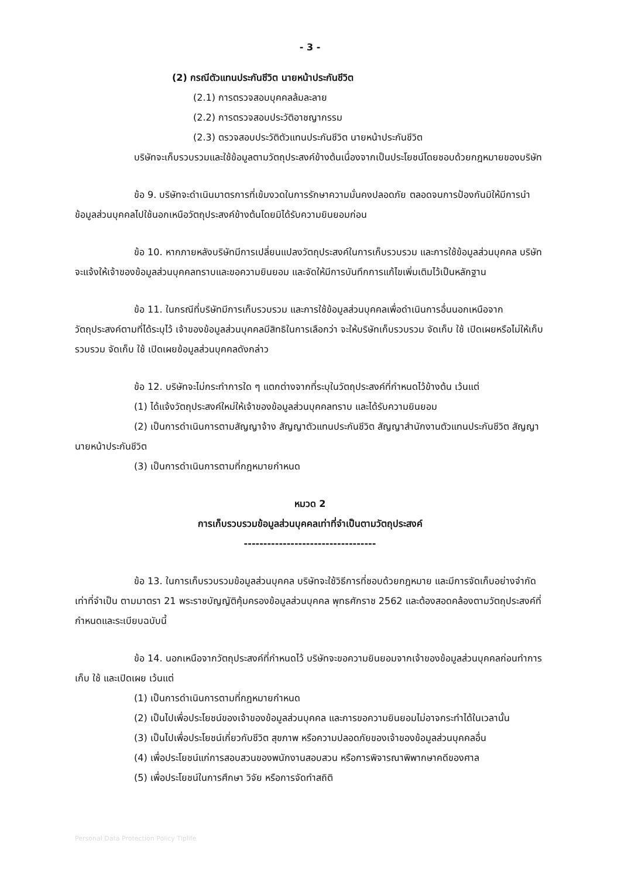- 3 -
(2) กรณีตัวแทนประกันชีวิต นายหน้าประกันชีวิต
(2.1) การตรวจสอบบุคคลล้มละลาย
(2.2) การตรวจสอบประวัติอาชญากรรม
(2.3) ตรวจสอบประวัติตัวแทนประกันชีวิต นายหน้าประกันชีวิต
บริษัทจะเก็บรวบรวมและใช้ข้อมูลตามวัตถุประสงค์ข้างต้นเนื่องจากเป็นประโยชน์โดยชอบด้วยกฎหมายของบริษัท
ข้อ 9. บริษัทจะดำเนินมาตรการที่เข้มงวดในการรักษาความมั่นคงปลอดภัย ตลอดจนการป้องกันมิให้มีการนำข้อมูลส่วนบุคคลไปใช้นอกเหนือวัตถุประสงค์ข้างต้นโดยมิได้รับความยินยอมก่อน
ข้อ 10. หากภายหลังบริษัทมีการเปลี่ยนแปลงวัตถุประสงค์ในการเก็บรวบรวม และการใช้ข้อมูลส่วนบุคคล บริษัทจะแจ้งให้เจ้าของข้อมูลส่วนบุคคลทราบและขอความยินยอม และจัดให้มีการบันทึกการแก้ไขเพิ่มเติมไว้เป็นหลักฐาน
ข้อ 11. ในกรณีที่บริษัทมีการเก็บรวบรวม และการใช้ข้อมูลส่วนบุคคลเพื่อดำเนินการอื่นนอกเหนือจากวัตถุประสงค์ตามที่ได้ระบุไว้ เจ้าของข้อมูลส่วนบุคคลมีสิทธิในการเลือกว่า จะให้บริษัทเก็บรวบรวม จัดเก็บ ใช้ เปิดเผยหรือไม่ให้เก็บรวบรวม จัดเก็บ ใช้ เปิดเผยข้อมูลส่วนบุคคลดังกล่าว
ข้อ 12. บริษัทจะไม่กระทำการใด ๆ แตกต่างจากที่ระบุในวัตถุประสงค์ที่กำหนดไว้ข้างต้น เว้นแต่
(1) ได้แจ้งวัตถุประสงค์ใหม่ให้เจ้าของข้อมูลส่วนบุคคลทราบ และได้รับความยินยอม
(2) เป็นการดำเนินการตามสัญญาจ้าง สัญญาตัวแทนประกันชีวิต สัญญาสำนักงานตัวแทนประกันชีวิต สัญญานายหน้าประกันชีวิต
(3) เป็นการดำเนินการตามที่กฎหมายกำหนด
หมวด 2
การเก็บรวบรวมข้อมูลส่วนบุคคลเท่าที่จำเป็นตามวัตถุประสงค์
----------------------------------
ข้อ 13. ในการเก็บรวบรวมข้อมูลส่วนบุคคล บริษัทจะใช้วิธีการที่ชอบด้วยกฎหมาย และมีการจัดเก็บอย่างจำกัดเท่าที่จำเป็น ตามมาตรา 21 พระราชบัญญัติคุ้มครองข้อมูลส่วนบุคคล พุทธศักราช 2562 และต้องสอดคล้องตามวัตถุประสงค์ที่กำหนดและระเบียบฉบับนี้
ข้อ 14. นอกเหนือจากวัตถุประสงค์ที่กำหนดไว้ บริษัทจะขอความยินยอมจากเจ้าของข้อมูลส่วนบุคคลก่อนทำการเก็บ ใช้ และเปิดเผย เว้นแต่
(1) เป็นการดำเนินการตามที่กฎหมายกำหนด
(2) เป็นไปเพื่อประโยชน์ของเจ้าของข้อมูลส่วนบุคคล และการขอความยินยอมไม่อาจกระทำได้ในเวลานั้น
(3) เป็นไปเพื่อประโยชน์เกี่ยวกับชีวิต สุขภาพ หรือความปลอดภัยของเจ้าของข้อมูลส่วนบุคคลอื่น
(4) เพื่อประโยชน์แก่การสอบสวนของพนักงานสอบสวน หรือการพิจารณาพิพากษาคดีของศาล
(5) เพื่อประโยชน์ในการศึกษา วิจัย หรือการจัดทำสถิติ
Personal Data Protection Policy Tiplife